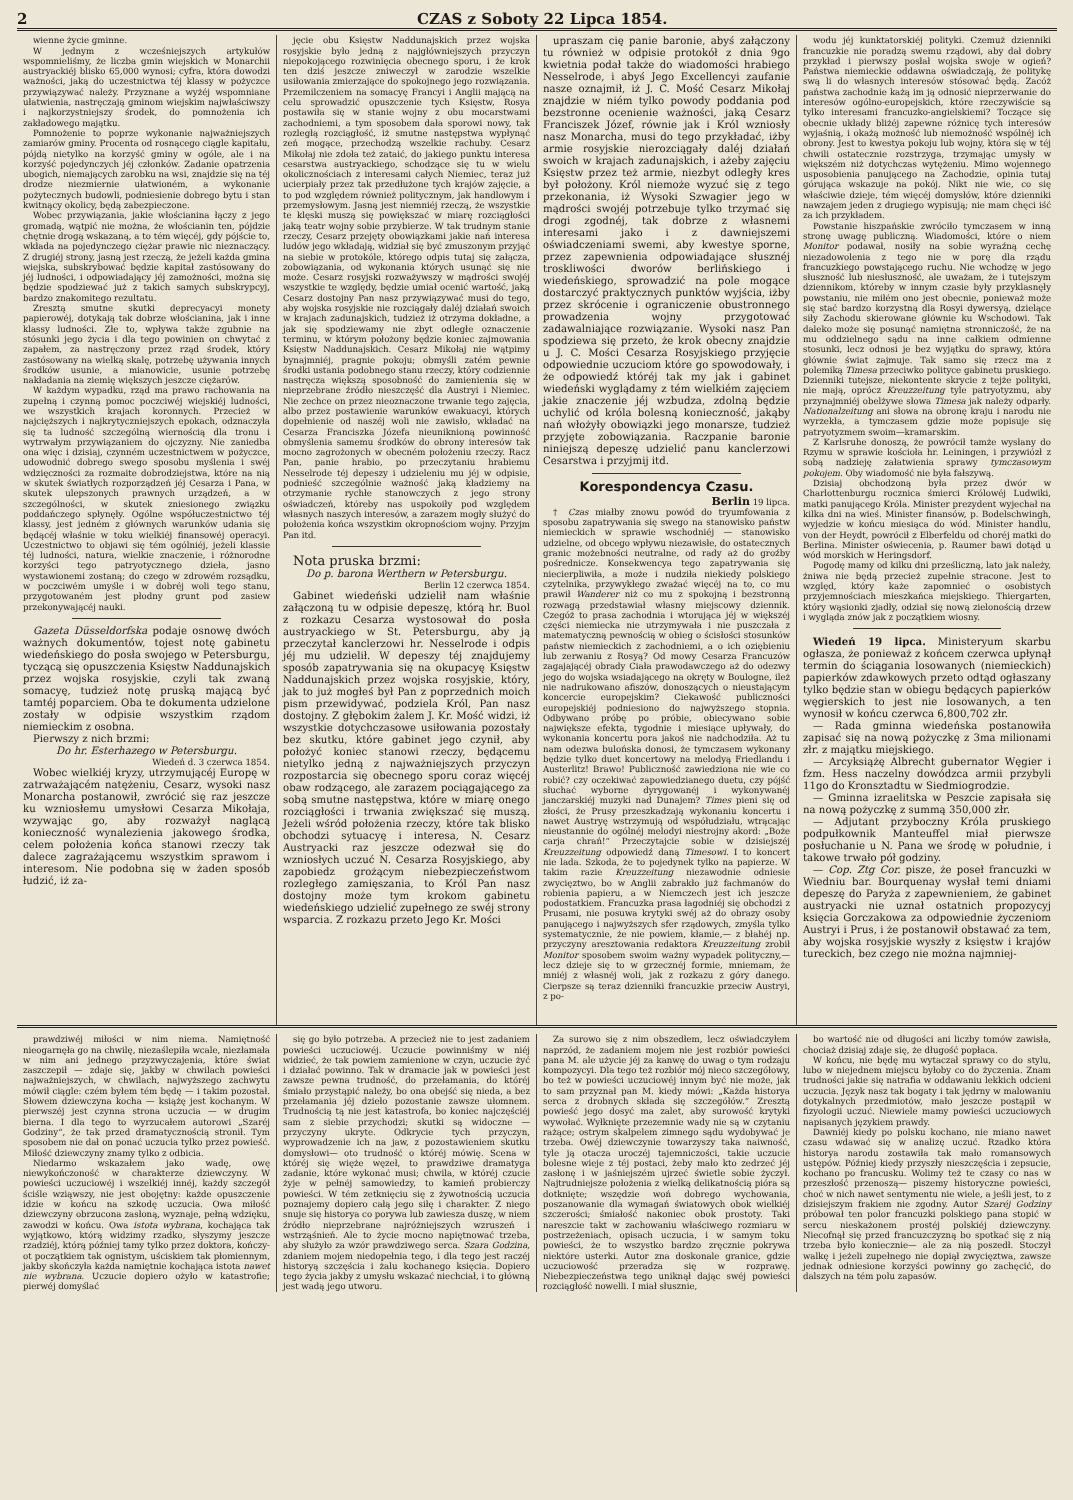2 CZAS z Soboty 22 Lipca 1854.
wienne życie gminne.
W jednym z wcześniejszych artykułów wspomnieliśmy, że liczba gmin wiejskich w Monarchii austryackiéj blisko 65,000 wynosi; cyfra, która dowodzi ważności, jaką do uczestnictwa téj klassy w pożyczce przywiązywać należy. Przyznane a wyżéj wspomniane ułatwienia, nastręczają gminom wiejskim najwłaściwszy i najkorzystniejszy środek, do pomnożenia ich zakładowego majątku.
Pomnożenie to poprze wykonanie najważniejszych zamiarów gminy. Procenta od rosnącego ciągle kapitału, pójdą nietylko na korzyść gminy w ogóle, ale i na korzyść pojedynczych jéj członków. Zadanie opatrzenia ubogich, niemających zarobku na wsi, znajdzie się na téj drodze niezmiernie ułatwioném, a wykonanie pożytecznych budowli, podniesienie dobrego bytu i stan kwitnący okolicy, będą zabezpieczone.
Wobec przywiązania, jakie włościanina łączy z jego gromadą, wątpić nie można, że włościanin ten, pójdzie chętnie drogą wskazaną, a to tém więcéj, gdy pójście to, wkłada na pojedynczego ciężar prawie nic nieznaczący. Z drugiéj strony, jasną jest rzeczą, że jeżeli każda gmina wiejska, subskrybować będzie kapitał zastósowany do jéj ludności, i odpowiadający jéj zamożności, można się będzie spodziewać już z takich samych subskrypcyj, bardzo znakomitego rezultatu.
Zresztą smutne skutki deprecyacyi monety papierowéj, dotykają tak dobrze włościanina, jak i inne klassy ludności. Złe to, wpływa także zgubnie na stósunki jego życia i dla tego powinien on chwytać z zapałem, za nastręczony przez rząd środek, który zastósowany na wielką skalę, potrzebę używania innych środków usunie, a mianowicie, usunie potrzebę nakładania na ziemię większych jeszcze ciężarów.
W każdym wypadku, rząd ma prawo rachowania na zupełną i czynną pomoc poczciwéj wiejskiéj ludności, we wszystkich krajach koronnych. Przecież w najcięższych i najkrytyczniejszych epokach, odznaczyła się ta ludność szczególną wiernością dla tronu i wytrwałym przywiązaniem do ojczyzny. Nie zaniedba ona więc i dzisiaj, czynném uczestnictwem w pożyczce, udowodnić dobrego swego sposobu myślenia i swéj wdzięczności za rozmaite dobrodziejstwa, które na nią w skutek światłych rozporządzeń jéj Cesarza i Pana, w skutek ulepszonych prawnych urządzeń, a w szczególności, w skutek zniesionego związku poddańczego spłynęły. Ogólne współuczestnictwo téj klassy, jest jedném z głównych warunków udania się będącéj właśnie w toku wielkiéj finansowéj operacyi. Uczestnictwo to objawi się tém ogólniéj, jeżeli klassie téj ludności, natura, wielkie znaczenie, i różnorodne korzyści tego patryotycznego dzieła, jasno wystawionemi zostaną; do czego w zdrowém rozsądku, w poczciwém umyśle i w dobréj woli tego stanu, przygotowaném jest płodny grunt pod zasiew przekonywającéj nauki.
Gazeta Düsseldorfska podaje osnowę dwóch ważnych dokumentów, tojest notę gabinetu wiedeńskiego do posła swojego w Petersburgu, tyczącą się opuszczenia Księstw Naddunajskich przez wojska rosyjskie, czyli tak zwaną somacyę, tudzież notę pruską mającą być tamtéj poparciem. Oba te dokumenta udzielone zostały w odpisie wszystkim rządom niemieckim z osobna.
Pierwszy z nich brzmi:
Do hr. Esterhazego w Petersburgu.
Wiedeń d. 3 czerwca 1854.
Wobec wielkiéj kryzy, utrzymującéj Europę w zatrważającém natężeniu, Cesarz, wysoki nasz Monarcha postanowił, zwrócić się raz jeszcze ku wzniosłemu umysłowi Cesarza Mikołaja, wzywając go, aby rozważył naglącą konieczność wynalezienia jakowego środka, celem położenia końca stanowi rzeczy tak dalece zagrażającemu wszystkim sprawom i interesom. Nie podobna się w żaden sposób łudzić, iż za-
jęcie obu Księstw Naddunajskich przez wojska rosyjskie było jedną z najgłówniejszych przyczyn niepokojącego rozwinięcia obecnego sporu, i że krok ten dziś jeszcze zniweczył w zarodzie wszelkie usiłowania zmierzające do spokojnego jego rozwiązania. Przemilczeniem na somacyę Francyi i Anglii mającą na celu sprowadzić opuszczenie tych Księstw, Rosya postawiła się w stanie wojny z obu mocarstwami zachodniemi, a tym sposobem dała sporowi nowy, tak rozległą rozciągłość, iż smutne następstwa wypłynąć zeń mogące, przechodzą wszelkie rachuby. Cesarz Mikołaj nie zdoła też zataić, do jakiego punktu interesa cesarstwa austryackiego, schodzące się tu w wielu okolicznościach z interesami całych Niemiec, teraz już ucierpiały przez tak przedłużone tych krajów zajęcie, a to pod względem również politycznym, jak handlowym i przemysłowym. Jasną jest niemniéj rzeczą, że wszystkie te klęski muszą się powiększać w miarę rozciągłości jaką teatr wojny sobie przybierze. W tak trudnym stanie rzeczy, Cesarz przejęty obowiązkami jakie nań interesa ludów jego wkładają, widział się być zmuszonym przyjąć na siebie w protokóle, którego odpis tutaj się załącza, zobowiązania, od wykonania których usunąć się nie może. Cesarz rosyjski rozważywszy w mądrości swojéj wszystkie te względy, będzie umiał ocenić wartość, jaką Cesarz dostojny Pan nasz przywiązywać musi do tego, aby wojska rosyjskie nie rozciągały daléj działań swoich w krajach zadunajskich, tudzież iż otrzyma dokładne, a jak się spodziewamy nie zbyt odległe oznaczenie terminu, w którym położony będzie koniec zajmowania Księstw Naddunajskich. Cesarz Mikołaj nie wątpimy bynajmniéj, pragnie pokoju; obmyśli zatém pewnie środki ustania podobnego stanu rzeczy, który codziennie nastręcza większą sposobność do zamienienia się w nieprzebrane źródło nieszczęść dla Austryi i Niemiec. Nie zechce on przez nieoznaczone trwanie tego zajęcia, albo przez postawienie warunków ewakuacyi, których dopełnienie od naszéj woli nie zawisło, wkładać na Cesarza Franciszka Józefa nieuniknioną powinność obmyślenia samemu środków do obrony interesów tak mocno zagrożonych w obecném położeniu rzeczy. Racz Pan, panie hrabio, po przeczytaniu hrabiemu Nesselrode téj depeszy i udzieleniu mu jéj w odpisie, podnieść szczególnie ważność jaką kładziemy na otrzymanie rychłe stanowczych z jego strony oświadczeń, któreby nas uspokoiły pod względem własnych naszych interesów, a zarazem mogły służyć do położenia końca wszystkim okropnościom wojny. Przyjm Pan itd.
Nota pruska brzmi:
Do p. barona Werthern w Petersburgu.
Berlin 12 czerwca 1854.
Gabinet wiedeński udzielił nam właśnie załączoną tu w odpisie depeszę, którą hr. Buol z rozkazu Cesarza wystosował do posła austryackiego w St. Petersburgu, aby ją przeczytał kanclerzowi hr. Nesselrode i odpis jéj mu udzielił. W depeszy téj znajdujemy sposób zapatrywania się na okupacyę Księstw Naddunajskich przez wojska rosyjskie, który, jak to już mogłeś był Pan z poprzednich moich pism przewidywać, podziela Król, Pan nasz dostojny. Z głębokim żalem J. Kr. Mość widzi, iż wszystkie dotychczasowe usiłowania pozostały bez skutku, które gabinet jego czynił, aby położyć koniec stanowi rzeczy, będącemu nietylko jedną z najważniejszych przyczyn rozpostarcia się obecnego sporu coraz więcéj obaw rodzącego, ale zarazem pociągającego za sobą smutne następstwa, które w miarę onego rozciągłości i trwania zwiększać się muszą. Jeżeli wśród położenia rzeczy, które tak blisko obchodzi sytuacyę i interesa, N. Cesarz Austryacki raz jeszcze odezwał się do wzniosłych uczuć N. Cesarza Rosyjskiego, aby zapobiedz grożącym niebezpieczeństwom rozległego zamięszania, to Król Pan nasz dostojny może tym krokom gabinetu wiedeńskiego udzielić zupełnego ze swéj strony wsparcia. Z rozkazu przeto Jego Kr. Mości
upraszam cię panie baronie, abyś załączony tu również w odpisie protokół z dnia 9go kwietnia podał także do wiadomości hrabiego Nesselrode, i abyś Jego Excellencyi zaufanie nasze oznajmił, iż J. C. Mość Cesarz Mikołaj znajdzie w niém tylko powody poddania pod bezstronne ocenienie ważności, jaką Cesarz Franciszek Józef, równie jak i Król wzniosły nasz Monarcha, musi do tego przykładać, iżby armie rosyjskie nierozciągały daléj działań swoich w krajach zadunajskich, i ażeby zajęciu Księstw przez też armie, niezbyt odległy kres był położony. Król niemoże wyzuć się z tego przekonania, iż Wysoki Szwagier jego w mądrości swojéj potrzebuje tylko trzymać się drogi zgodnéj, tak dobrze z własnemi interesami jako i z dawniejszemi oświadczeniami swemi, aby kwestye sporne, przez zapewnienia odpowiadające słusznéj troskliwości dworów berlińskiego i wiedeńskiego, sprowadzić na pole mogące dostarczyć praktycznych punktów wyjścia, iżby przez skrócenie i ograniczenie obustronnego prowadzenia wojny przygotować zadawalniające rozwiązanie. Wysoki nasz Pan spodziewa się przeto, że krok obecny znajdzie u J. C. Mości Cesarza Rosyjskiego przyjęcie odpowiednie uczuciom które go spowodowały, i że odpowiedź któréj tak my jak i gabinet wiedeński wyglądamy z tém wielkiém zajęciem jakie znaczenie jéj wzbudza, zdolną będzie uchylić od króla bolesną konieczność, jakąby nań włożyły obowiązki jego monarsze, tudzież przyjęte zobowiązania. Raczpanie baronie niniejszą depeszę udzielić panu kanclerzowi Cesarstwa i przyjmij itd.
Korespondencya Czasu.
Berlin 19 lipca.
† Czas miałby znowu powód do tryumfowania z sposobu zapatrywania się swego na stanowisko państw niemieckich w sprawie wschodniéj — stanowisko udzielne, od obcego wpływu niezawisłe, do ostatecznych granic możebności neutralne, od rady aż do groźby pośrednicze. Konsekwencya tego zapatrywania się niecierpliwiła, a może i nudziła niekiedy polskiego czytelnika, przywykłego zważać więcéj na to, co mu prawił Wanderer niż co mu z spokojną i bezstronną rozwagą przedstawiał własny miejscowy dziennik. Czegóż to prasa zachodnia i wtorująca jéj w większéj części niemiecka nie utrzymywała i nie puszczała z matematyczną pewnością w obieg o ścisłości stosunków państw niemieckich z zachodniemi, a o ich oziębieniu lub zerwaniu z Rosyą? Od mowy Cesarza Francuzów zagajającéj obrady Ciała prawodawczego aż do odezwy jego do wojska wsiadającego na okręty w Boulogne, ileż nie nadrukowano afiszów, donoszących o nieustającym koncercie europejskim? Ciekawość publiczności europejskiéj podniesiono do najwyższego stopnia. Odbywano próbę po próbie, obiecywano sobie największe efekta, tygodnie i miesiące upływały, do wykonania koncertu pora jakoś nie nadchodziła. Aż tu nam odezwa bulońska donosi, że tymczasem wykonany będzie tylko duet koncertowy na melodyą Friedlandu i Austerlitz! Brawo! Publiczność zawiedziona nie wie co robić? czy oczekiwać zapowiedzianego duetu, czy pójść słuchać wyborne dyrygowanéj i wykonywanéj janczarskiéj muzyki nad Dunajem? Times pieni się od złości, że Prusy przeszkadzają wykonaniu koncertu i nawet Austryę wstrzymują od współudziału, wtrącając nieustannie do ogólnéj melodyi niestrojny akord: „Boże carja chrań!“ Przeczytajcie sobie w dzisiejszéj Kreuzzeitung odpowiedź daną Timesowi. I to koncert nie lada. Szkoda, że to pojedynek tylko na papierze. W takim razie Kreuzzeitung niezawodnie odniesie zwycięztwo, bo w Anglii zabrakło już fachmanów do robienia papieru, a w Niemczech jest ich jeszcze podostatkiem. Francuzka prasa łagodniéj się obchodzi z Prusami, nie posuwa krytyki swéj aż do obrazy osoby panującego i najwyższych sfer rządowych, zmyśla tylko systematycznie, że nie powiem, kłamie,— z błahéj np. przyczyny aresztowania redaktora Kreuzzeitung zrobił Monitor sposobem swoim ważny wypadek polityczny,— lecz dzieje się to w grzecznéj formie, mniemam, że mniéj z własnéj woli, jak z rozkazu z góry danego. Cierpsze są teraz dzienniki francuzkie przeciw Austryi, z po-
wodu jéj kunktatorskiéj polityki. Czemuż dzienniki francuzkie nie poradzą swemu rządowi, aby dał dobry przykład i pierwszy posłał wojska swoje w ogień? Państwa niemieckie oddawna oświadczają, że politykę swą li do własnych interesów stósować będą. Zacóż państwa zachodnie każą im ją odnosić nieprzerwanie do interesów ogólno-europejskich, które rzeczywiście są tylko interesami francuzko-angielskiemi? Toczące się obecnie układy bliżéj zapewne różnicę tych interesów wyjaśnią, i okażą możność lub niemożność wspólnéj ich obrony. Jest to kwestya pokoju lub wojny, która się w téj chwili ostatecznie rozstrzyga, trzymając umysły w większém niż dotychczas wytężeniu. Mimo wojennego usposobienia panującego na Zachodzie, opinia tutaj górująca wskazuje na pokój. Nikt nie wie, co się właściwie dzieje, tém więcéj domysłów, które dzienniki nawzajem jeden z drugiego wypisują; nie mam chęci iść za ich przykładem.
Powstanie hiszpańskie zwróciło tymczasem w inną stronę uwagę publiczną. Wiadomości, które o niem Monitor podawał, nosiły na sobie wyraźną cechę niezadowolenia z tego nie w porę dla rządu francuzkiego powstającego ruchu. Nie wchodzę w jego słuszność lub niesłuszność, ale uważam, że i tutejszym dziennikom, któreby w innym czasie były przyklasnęły powstaniu, nie miłém ono jest obecnie, ponieważ może się stać bardzo korzystną dla Rosyi dywersyą, dzielące siły Zachodu skierowane głównie ku Wschodowi. Tak daleko może się posunąć namiętna stronniczość, że na mu oddzielnego sądu na inne całkiem odmienne stosunki, lecz odnosi je bez wyjątku do sprawy, która głównie świat zajmuje. Tak samo się rzecz ma z polemiką Timesa przeciwko polityce gabinetu pruskiego. Dzienniki tutejsze, niekontente skrycie z tejże polityki, nie mają, oprócz Kreuzzeitung tyle patryotyzmu, aby przynajmniéj obelżywe słowa Timesa jak należy odparły. Nationalzeitung ani słowa na obronę kraju i narodu nie wyrzekła, a tymczasem gdzie może popisuje się patryotyzmem swoim—kramarskim.
Z Karlsruhe donoszą, że powrócił tamże wysłany do Rzymu w sprawie kościoła hr. Leiningen, i przywiózł z sobą nadzieję załatwienia sprawy tymczasowym pokojem. Oby wiadomość nie była fałszywą.
Dzisiaj obchodzoną była przez dwór w Charlottenburgu rocznica śmierci Królowéj Ludwiki, matki panującego Króla. Minister prezydent wyjechał na kilka dni na wieś. Minister finansów, p. Bodelschwingh, wyjedzie w końcu miesiąca do wód. Minister handlu, von der Heydt, powrócił z Elberfeldu od choréj matki do Berlina. Minister oświecenia, p. Raumer bawi dotąd u wód morskich w Heringsdorf.
Pogodę mamy od kilku dni prześliczną, lato jak należy, żniwa nie będą przecież zupełnie stracone. Jest to względ, który każe zapomnieć o osobistych przyjemnościach mieszkańca miejskiego. Thiergarten, który wąsionki zjadły, odział się nową zielonością drzew i wygląda znów jak z początkiem wiosny.
Wiedeń 19 lipca. Ministeryum skarbu ogłasza, że ponieważ z końcem czerwca upłynął termin do ściągania losowanych (niemieckich) papierków zdawkowych przeto odtąd ogłaszany tylko będzie stan w obiegu będących papierków węgierskich to jest nie losowanych, a ten wynosił w końcu czerwca 6,800,702 złr.
— Rada gminna wiedeńska postanowiła zapisać się na nową pożyczkę z 3ma milionami złr. z majątku miejskiego.
— Arcyksiążę Albrecht gubernator Węgier i fzm. Hess naczelny dowódzca armii przybyli 11go do Kronsztadtu w Siedmiogrodzie.
— Gminna izraelitska w Peszcie zapisała się na nową pożyczkę z summą 350,000 złr.
— Adjutant przyboczny Króla pruskiego podpułkownik Manteuffel miał pierwsze posłuchanie u N. Pana we środę w południe, i takowe trwało pół godziny.
— Cop. Ztg Cor. pisze, że poseł francuzki w Wiedniu bar. Bourquenay wysłał temi dniami depeszę do Paryża z zapewnieniem, że gabinet austryacki nie uznał ostatnich propozycyj księcia Gorczakowa za odpowiednie życzeniom Austryi i Prus, i że postanowił obstawać za tem, aby wojska rosyjskie wyszły z księstw i krajów tureckich, bez czego nie można najmniej-
prawdziwéj miłości w nim niema. Namiętność nieogarnęła go na chwilę, niezaślepiła wcale, niezłamała w nim ani jednego przyzwyczajenia, które świat zaszczepił — zdaje się, jakby w chwilach powieści najważniejszych, w chwilach, najwyższego zachwytu mówił ciągle: czém byłem tém będę — i takim pozostał. Słowem dziewczyna kocha — książę jest kochanym. W pierwszéj jest czynna strona uczucia — w drugim bierna. I dla tego to wyrzucałem autorowi „Szaréj Godziny“, że tak przed dramatycznością stronił. Tym sposobem nie dał on ponać uczucia tylko przez powieść. Miłość dziewczyny znamy tylko z odbicia.
Niedarmo wskazałem jako wadę, owę niewykończoność w charakterze dziewczyny. W powieści uczuciowéj i wszelkiéj innéj, każdy szczegół ściśle wziąwszy, nie jest obojętny: każde opuszczenie idzie w końcu na szkodę uczucia. Owa miłość dziewczyny obrzucona zasłoną, wyznaje, pełną wdzięku, zawodzi w końcu. Owa istota wybrana, kochająca tak wyjątkowo, którą widzimy rzadko, słyszymy jeszcze rzadziéj, którą później tamy tylko przez doktora, kończy-ot początkiem tak ognistym, uściskiem tak płomiennym, jakby skończyła każda namiętnie kochająca istota nawet nie wybrana. Uczucie dopiero ożyło w katastrofie; pierwéj domyślać
się go było potrzeba. A przecież nie to jest zadaniem powieści uczuciowéj. Uczucie powinniśmy w niéj widzieć, że tak powiem zamienione w czyn, uczucie żyć i działać powinno. Tak w dramacie jak w powieści jest zawsze pewna trudność, do przełamania, do któréj śmiało przystąpić należy, bo ona obejść się nieda, a bez przełamania jéj dzieło pozostanie zawsze ułomnem. Trudnością tą nie jest katastrofa, bo koniec najczęściéj sam z siebie przychodzi; skutki są widoczne — przyczyny ukryte. Odkrycie tych przyczyn, wyprowadzenie ich na jaw, z pozostawieniem skutku domysłowi— oto trudność o któréj mówię. Scena w któréj się więże węzeł, to prawdziwe dramatyga zadanie, które wykonać musi; chwila, w któréj czucie żyje w pełnéj samowiedzy, to kamień probierczy powieści. W tém zetknięciu się z żywotnością uczucia poznajemy dopiero całą jego siłę i charakter. Z niego snuje się historya co porywa lub zawiesza duszę, w niem źródło nieprzebrane najróżniejszych wzruszeń i wstrząśnień. Ale to życie mocno napiętnować trzeba, aby służyło za wzór prawdziwego serca. Szara Godzina, zdaniem mojem niedopełnia tego, i dla tego jest raczéj historyą szczęścia i żalu kochanego księcia. Dopiero tego życia jakby z umysłu wskazać niechciał, i to główną jest wadą jego utworu.
Za surowo się z nim obszedłem, lecz oświadczyłem naprzód, że zadaniem mojem nie jest rozbiór powieści pana M. ale użycie jéj za kanwę do uwag o tym rodzaju kompozycyi. Dla tego też rozbiór mój nieco szczegółowy, bo też w powieści uczuciowéj innym być nie może, jak to sam przyznał pan M. kiedy mówi: „Każda historya serca z drobnych składa się szczegółów.“ Zresztą powieść jego dosyć ma zalet, aby surowość krytyki wywołać. Wyłknięte przezemnie wady nie są w czytaniu rażące; ostrym skalpelem zimnego sądu wydobywać je trzeba. Owéj dziewczynie towarzyszy taka naiwność, tyle ją otacza uroczéj tajemniczości, takie uczucie bolesne wieje z téj postaci, żeby mało kto zedrzeć jéj zasłonę i w jaśniejszém ujrzeć świetle sobie życzył. Najtrudniejsze położenia z wielką delikatnością pióra są dotknięte; wszędzie woń dobrego wychowania, poszanowanie dla wymagań światowych obok wielkiéj szczerości; śmiałość nakoniec obok prostoty. Taki nareszcie takt w zachowaniu właściwego rozmiaru w postrzeżeniach, opisach uczucia, i w samym toku powieści, że to wszystko bardzo zręcznie pokrywa niektóre usterki. Autor zna doskonale granice, gdzie uczuciowość przeradza się w rozprawę. Niebezpieczeństwa tego uniknął dając swéj powieści rozciągłość nowelli. I miał słusznie,
bo wartość nie od długości ani liczby tomów zawisła, chociaż dzisiaj zdaje się, że długość popłaca.
W końcu, nie będę mu wytaczał sprawy co do stylu, lubo w niejednem miejscu byłoby co do życzenia. Znam trudności jakie się natrafia w oddawaniu lekkich odcieni uczucia. Język nasz tak bogaty i tak jędrny w malowaniu dotykalnych przedmiotów, mało jeszcze postąpił w fizyologii uczuć. Niewiele mamy powieści uczuciowych napisanych językiem prawdy.
Dawniéj kiedy po polsku kochano, nie miano nawet czasu wdawać się w analizę uczuć. Rzadko która historya narodu zostawiła tak mało romansowych ustępów. Później kiedy przyszły nieszczęścia i zepsucie, kochano po francusku. Wolimy też te czasy co nas w przeszłość przenoszą— piszemy historyczne powieści, choć w nich nawet sentymentu nie wiele, a jeśli jest, to z dzisiejszym frakiem nie zgodny. Autor Szaréj Godziny próbował ten polor francuzki polskiego pana stopić w sercu nieskażonem prostéj polskiéj dziewczyny. Niecofnął się przed francuzczyzną bo spotkać się z nią trzeba było koniecznie— ale za nią poszedł. Stoczył walkę i jeżeli zupełnego nie dopiął zwycięztwa, zawsze jednak odniesione korzyści powinny go zachęcić, do dalszych na tém polu zapasów.